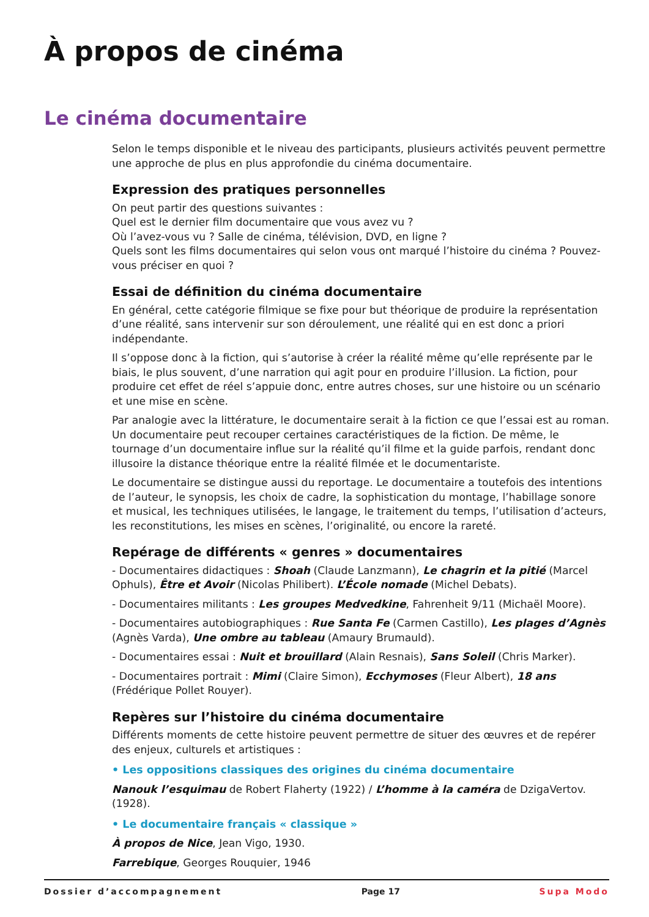À propos de cinéma
Le cinéma documentaire
Selon le temps disponible et le niveau des participants, plusieurs activités peuvent permettre une approche de plus en plus approfondie du cinéma documentaire.
Expression des pratiques personnelles
On peut partir des questions suivantes :
Quel est le dernier film documentaire que vous avez vu ?
Où l’avez-vous vu ? Salle de cinéma, télévision, DVD, en ligne ?
Quels sont les films documentaires qui selon vous ont marqué l’histoire du cinéma ? Pouvez-vous préciser en quoi ?
Essai de définition du cinéma documentaire
En général, cette catégorie filmique se fixe pour but théorique de produire la représentation d’une réalité, sans intervenir sur son déroulement, une réalité qui en est donc a priori indépendante.
Il s’oppose donc à la fiction, qui s’autorise à créer la réalité même qu’elle représente par le biais, le plus souvent, d’une narration qui agit pour en produire l’illusion. La fiction, pour produire cet effet de réel s’appuie donc, entre autres choses, sur une histoire ou un scénario et une mise en scène.
Par analogie avec la littérature, le documentaire serait à la fiction ce que l’essai est au roman. Un documentaire peut recouper certaines caractéristiques de la fiction. De même, le tournage d’un documentaire influe sur la réalité qu’il filme et la guide parfois, rendant donc illusoire la distance théorique entre la réalité filmée et le documentariste.
Le documentaire se distingue aussi du reportage. Le documentaire a toutefois des intentions de l’auteur, le synopsis, les choix de cadre, la sophistication du montage, l’habillage sonore et musical, les techniques utilisées, le langage, le traitement du temps, l’utilisation d’acteurs, les reconstitutions, les mises en scènes, l’originalité, ou encore la rareté.
Repérage de différents « genres » documentaires
- Documentaires didactiques : Shoah (Claude Lanzmann), Le chagrin et la pitié (Marcel Ophuls), Être et Avoir (Nicolas Philibert). L’École nomade (Michel Debats).
- Documentaires militants : Les groupes Medvedkine, Fahrenheit 9/11 (Michaël Moore).
- Documentaires autobiographiques : Rue Santa Fe (Carmen Castillo), Les plages d’Agnès (Agnès Varda), Une ombre au tableau (Amaury Brumauld).
- Documentaires essai : Nuit et brouillard (Alain Resnais), Sans Soleil (Chris Marker).
- Documentaires portrait : Mimi (Claire Simon), Ecchymoses (Fleur Albert), 18 ans (Frédérique Pollet Rouyer).
Repères sur l’histoire du cinéma documentaire
Différents moments de cette histoire peuvent permettre de situer des œuvres et de repérer des enjeux, culturels et artistiques :
• Les oppositions classiques des origines du cinéma documentaire
Nanouk l’esquimau de Robert Flaherty (1922) / L’homme à la caméra de DzigaVertov. (1928).
• Le documentaire français « classique »
À propos de Nice, Jean Vigo, 1930.
Farrebique, Georges Rouquier, 1946
Dossier d’accompagnement Page 17 Supa Modo